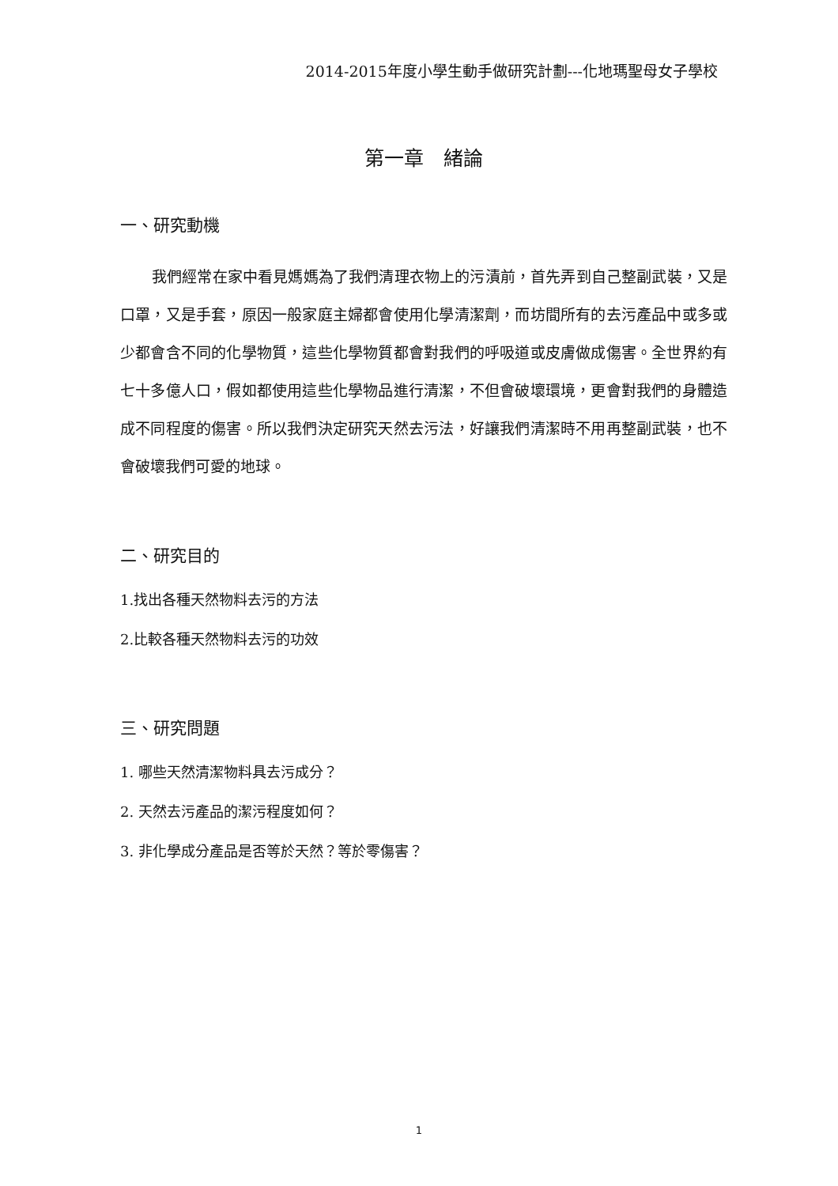2014-2015年度小學生動手做研究計劃---化地瑪聖母女子學校
第一章　緒論
一、研究動機
我們經常在家中看見媽媽為了我們清理衣物上的污漬前，首先弄到自己整副武裝，又是口罩，又是手套，原因一般家庭主婦都會使用化學清潔劑，而坊間所有的去污產品中或多或少都會含不同的化學物質，這些化學物質都會對我們的呼吸道或皮膚做成傷害。全世界約有七十多億人口，假如都使用這些化學物品進行清潔，不但會破壞環境，更會對我們的身體造成不同程度的傷害。所以我們決定研究天然去污法，好讓我們清潔時不用再整副武裝，也不會破壞我們可愛的地球。
二、研究目的
1.找出各種天然物料去污的方法
2.比較各種天然物料去污的功效
三、研究問題
1. 哪些天然清潔物料具去污成分？
2. 天然去污產品的潔污程度如何？
3. 非化學成分產品是否等於天然？等於零傷害？
1